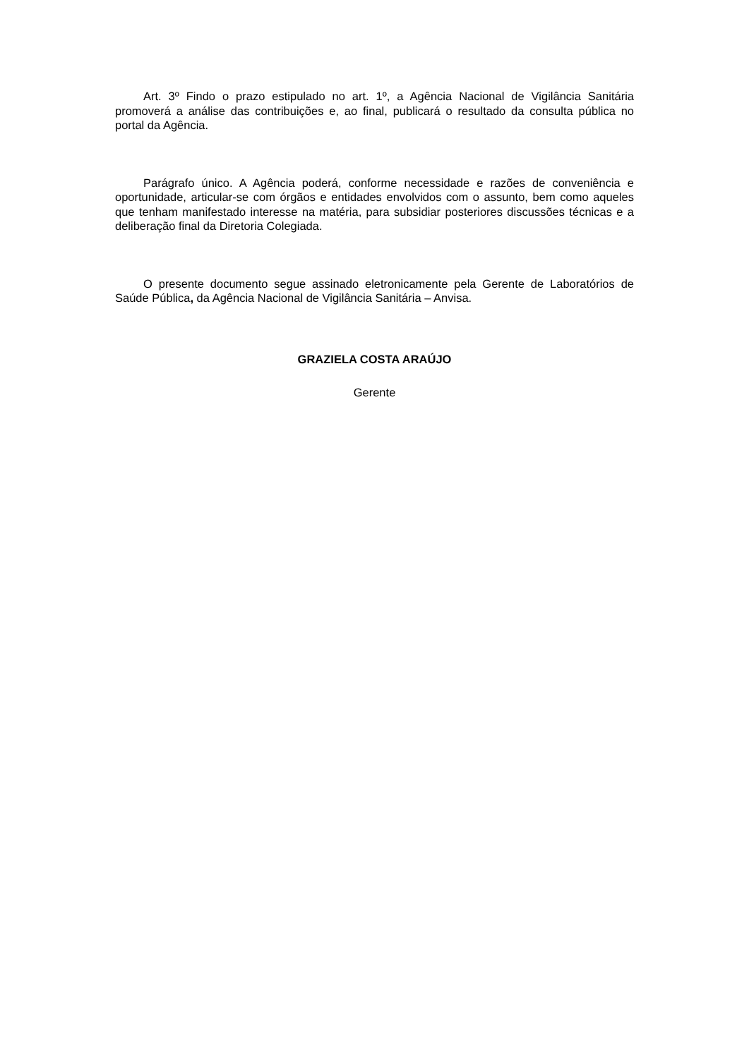Art. 3º Findo o prazo estipulado no art. 1º, a Agência Nacional de Vigilância Sanitária promoverá a análise das contribuições e, ao final, publicará o resultado da consulta pública no portal da Agência.
Parágrafo único. A Agência poderá, conforme necessidade e razões de conveniência e oportunidade, articular-se com órgãos e entidades envolvidos com o assunto, bem como aqueles que tenham manifestado interesse na matéria, para subsidiar posteriores discussões técnicas e a deliberação final da Diretoria Colegiada.
O presente documento segue assinado eletronicamente pela Gerente de Laboratórios de Saúde Pública, da Agência Nacional de Vigilância Sanitária – Anvisa.
GRAZIELA COSTA ARAÚJO
Gerente